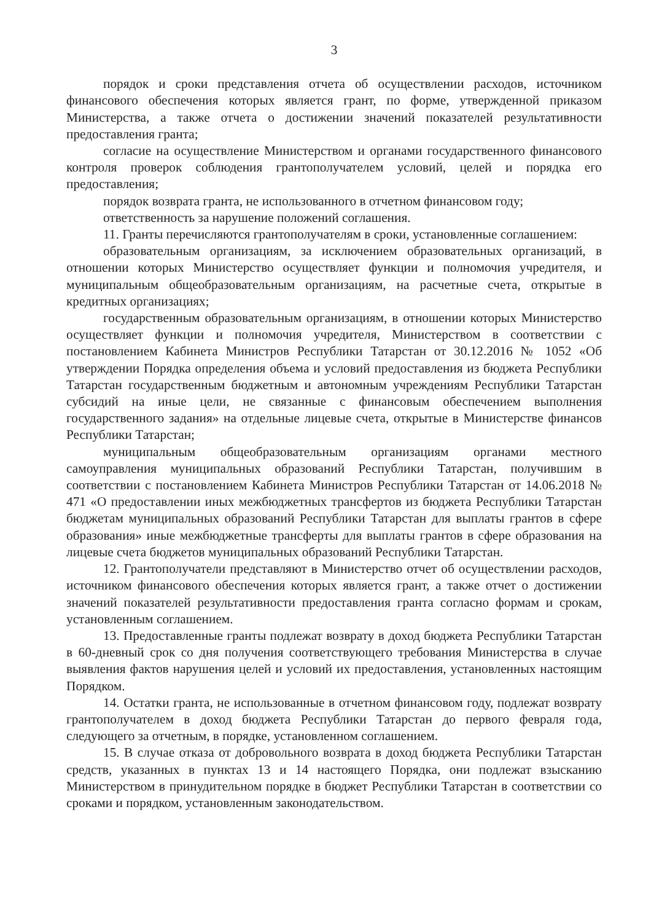3
порядок и сроки представления отчета об осуществлении расходов, источником финансового обеспечения которых является грант, по форме, утвержденной приказом Министерства, а также отчета о достижении значений показателей результативности предоставления гранта;
согласие на осуществление Министерством и органами государственного финансового контроля проверок соблюдения грантополучателем условий, целей и порядка его предоставления;
порядок возврата гранта, не использованного в отчетном финансовом году;
ответственность за нарушение положений соглашения.
11. Гранты перечисляются грантополучателям в сроки, установленные соглашением:
образовательным организациям, за исключением образовательных организаций, в отношении которых Министерство осуществляет функции и полномочия учредителя, и муниципальным общеобразовательным организациям, на расчетные счета, открытые в кредитных организациях;
государственным образовательным организациям, в отношении которых Министерство осуществляет функции и полномочия учредителя, Министерством в соответствии с постановлением Кабинета Министров Республики Татарстан от 30.12.2016 № 1052 «Об утверждении Порядка определения объема и условий предоставления из бюджета Республики Татарстан государственным бюджетным и автономным учреждениям Республики Татарстан субсидий на иные цели, не связанные с финансовым обеспечением выполнения государственного задания» на отдельные лицевые счета, открытые в Министерстве финансов Республики Татарстан;
муниципальным общеобразовательным организациям органами местного самоуправления муниципальных образований Республики Татарстан, получившим в соответствии с постановлением Кабинета Министров Республики Татарстан от 14.06.2018 № 471 «О предоставлении иных межбюджетных трансфертов из бюджета Республики Татарстан бюджетам муниципальных образований Республики Татарстан для выплаты грантов в сфере образования» иные межбюджетные трансферты для выплаты грантов в сфере образования на лицевые счета бюджетов муниципальных образований Республики Татарстан.
12. Грантополучатели представляют в Министерство отчет об осуществлении расходов, источником финансового обеспечения которых является грант, а также отчет о достижении значений показателей результативности предоставления гранта согласно формам и срокам, установленным соглашением.
13. Предоставленные гранты подлежат возврату в доход бюджета Республики Татарстан в 60-дневный срок со дня получения соответствующего требования Министерства в случае выявления фактов нарушения целей и условий их предоставления, установленных настоящим Порядком.
14. Остатки гранта, не использованные в отчетном финансовом году, подлежат возврату грантополучателем в доход бюджета Республики Татарстан до первого февраля года, следующего за отчетным, в порядке, установленном соглашением.
15. В случае отказа от добровольного возврата в доход бюджета Республики Татарстан средств, указанных в пунктах 13 и 14 настоящего Порядка, они подлежат взысканию Министерством в принудительном порядке в бюджет Республики Татарстан в соответствии со сроками и порядком, установленным законодательством.